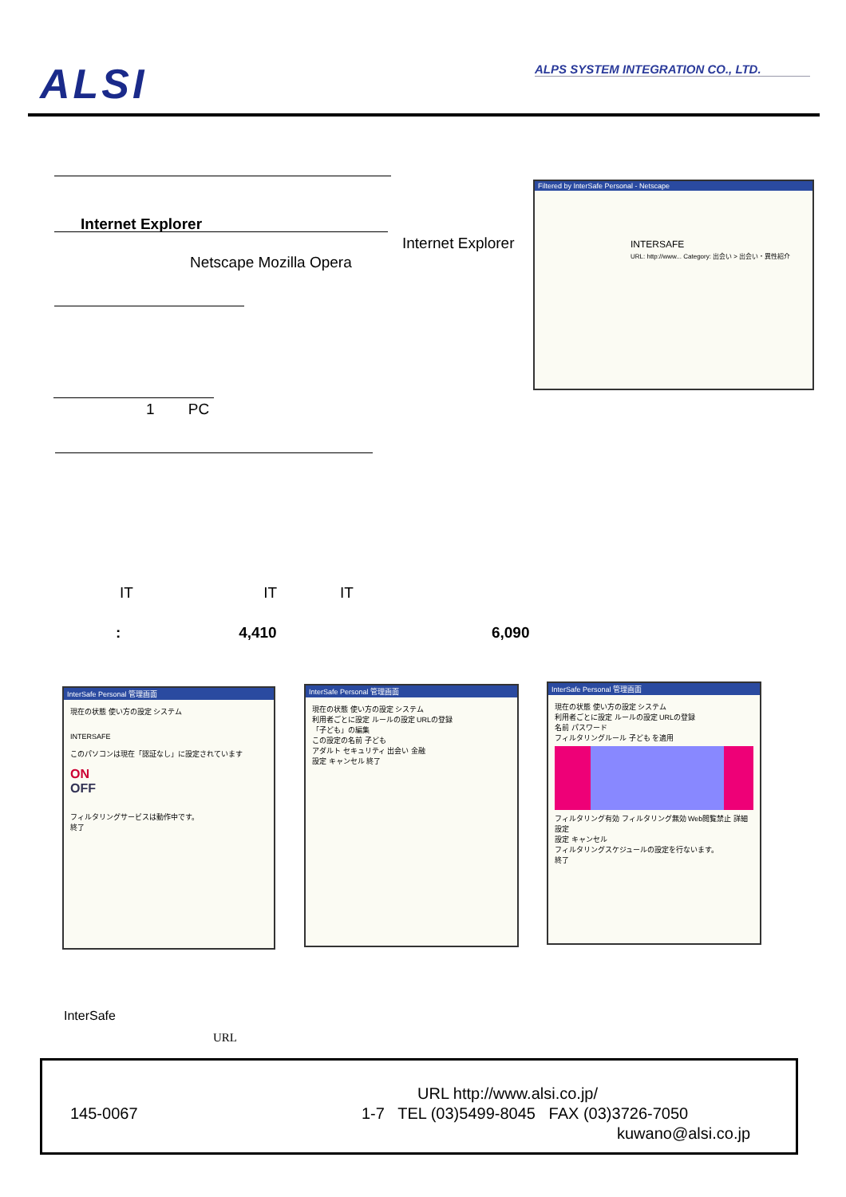ALSI ALPS SYSTEM INTEGRATION CO., LTD.
Internet Explorer
Internet Explorer
Netscape Mozilla Opera
1 PC
Filtered by InterSafe Personal - Netscape
INTERSAFE
URL: http://www... Category: 出会い > 出会い・異性紹介
IT IT IT
: 4,410 6,090
InterSafe Personal 管理画面
現在の状態 使い方の設定 システム
INTERSAFE
このパソコンは現在「認証なし」に設定されています
ON
OFF
フィルタリングサービスは動作中です。
終了
InterSafe Personal 管理画面
現在の状態 使い方の設定 システム
利用者ごとに設定 ルールの設定 URLの登録
「子ども」の編集
この設定の名前 子ども
アダルト セキュリティ 出会い 金融
設定 キャンセル 終了
InterSafe Personal 管理画面
現在の状態 使い方の設定 システム
利用者ごとに設定 ルールの設定 URLの登録
名前 パスワード
フィルタリングルール 子ども を適用
フィルタリング有効 フィルタリング無効 Web閲覧禁止 詳細設定
設定 キャンセル
フィルタリングスケジュールの設定を行ないます。
終了
InterSafe
URL
URL http://www.alsi.co.jp/
145-0067
1-7 TEL (03)5499-8045 FAX (03)3726-7050
kuwano@alsi.co.jp